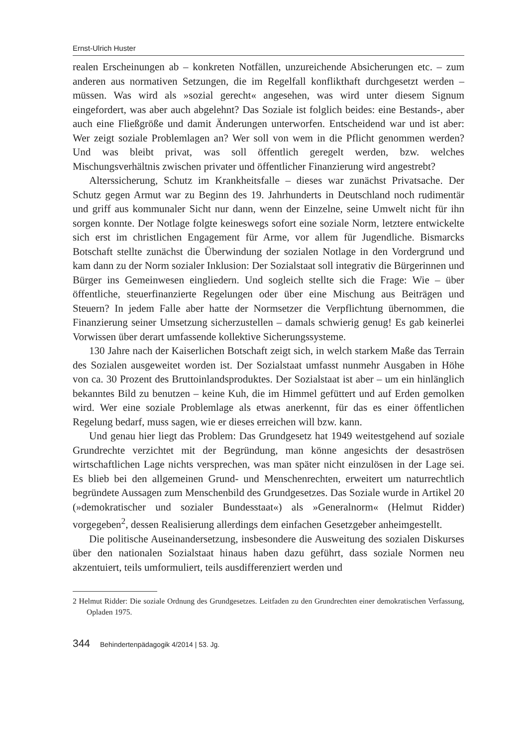Ernst-Ulrich Huster
realen Erscheinungen ab – konkreten Notfällen, unzureichende Absicherungen etc. – zum anderen aus normativen Setzungen, die im Regelfall konflikthaft durchgesetzt werden – müssen. Was wird als »sozial gerecht« angesehen, was wird unter diesem Signum eingefordert, was aber auch abgelehnt? Das Soziale ist folglich beides: eine Bestands-, aber auch eine Fließgröße und damit Änderungen unterworfen. Entscheidend war und ist aber: Wer zeigt soziale Problemlagen an? Wer soll von wem in die Pflicht genommen werden? Und was bleibt privat, was soll öffentlich geregelt werden, bzw. welches Mischungsverhältnis zwischen privater und öffentlicher Finanzierung wird angestrebt?
Alterssicherung, Schutz im Krankheitsfalle – dieses war zunächst Privatsache. Der Schutz gegen Armut war zu Beginn des 19. Jahrhunderts in Deutschland noch rudimentär und griff aus kommunaler Sicht nur dann, wenn der Einzelne, seine Umwelt nicht für ihn sorgen konnte. Der Notlage folgte keineswegs sofort eine soziale Norm, letztere entwickelte sich erst im christlichen Engagement für Arme, vor allem für Jugendliche. Bismarcks Botschaft stellte zunächst die Überwindung der sozialen Notlage in den Vordergrund und kam dann zu der Norm sozialer Inklusion: Der Sozialstaat soll integrativ die Bürgerinnen und Bürger ins Gemeinwesen eingliedern. Und sogleich stellte sich die Frage: Wie – über öffentliche, steuerfinanzierte Regelungen oder über eine Mischung aus Beiträgen und Steuern? In jedem Falle aber hatte der Normsetzer die Verpflichtung übernommen, die Finanzierung seiner Umsetzung sicherzustellen – damals schwierig genug! Es gab keinerlei Vorwissen über derart umfassende kollektive Sicherungssysteme.
130 Jahre nach der Kaiserlichen Botschaft zeigt sich, in welch starkem Maße das Terrain des Sozialen ausgeweitet worden ist. Der Sozialstaat umfasst nunmehr Ausgaben in Höhe von ca. 30 Prozent des Bruttoinlandsproduktes. Der Sozialstaat ist aber – um ein hinlänglich bekanntes Bild zu benutzen – keine Kuh, die im Himmel gefüttert und auf Erden gemolken wird. Wer eine soziale Problemlage als etwas anerkennt, für das es einer öffentlichen Regelung bedarf, muss sagen, wie er dieses erreichen will bzw. kann.
Und genau hier liegt das Problem: Das Grundgesetz hat 1949 weitestgehend auf soziale Grundrechte verzichtet mit der Begründung, man könne angesichts der desaströsen wirtschaftlichen Lage nichts versprechen, was man später nicht einzulösen in der Lage sei. Es blieb bei den allgemeinen Grund- und Menschenrechten, erweitert um naturrechtlich begründete Aussagen zum Menschenbild des Grundgesetzes. Das Soziale wurde in Artikel 20 (»demokratischer und sozialer Bundesstaat«) als »Generalnorm« (Helmut Ridder) vorgegeben<sup>2</sup>, dessen Realisierung allerdings dem einfachen Gesetzgeber anheimgestellt.
Die politische Auseinandersetzung, insbesondere die Ausweitung des sozialen Diskurses über den nationalen Sozialstaat hinaus haben dazu geführt, dass soziale Normen neu akzentuiert, teils umformuliert, teils ausdifferenziert werden und
2 Helmut Ridder: Die soziale Ordnung des Grundgesetzes. Leitfaden zu den Grundrechten einer demokratischen Verfassung, Opladen 1975.
344 Behindertenpädagogik 4/2014 | 53. Jg.